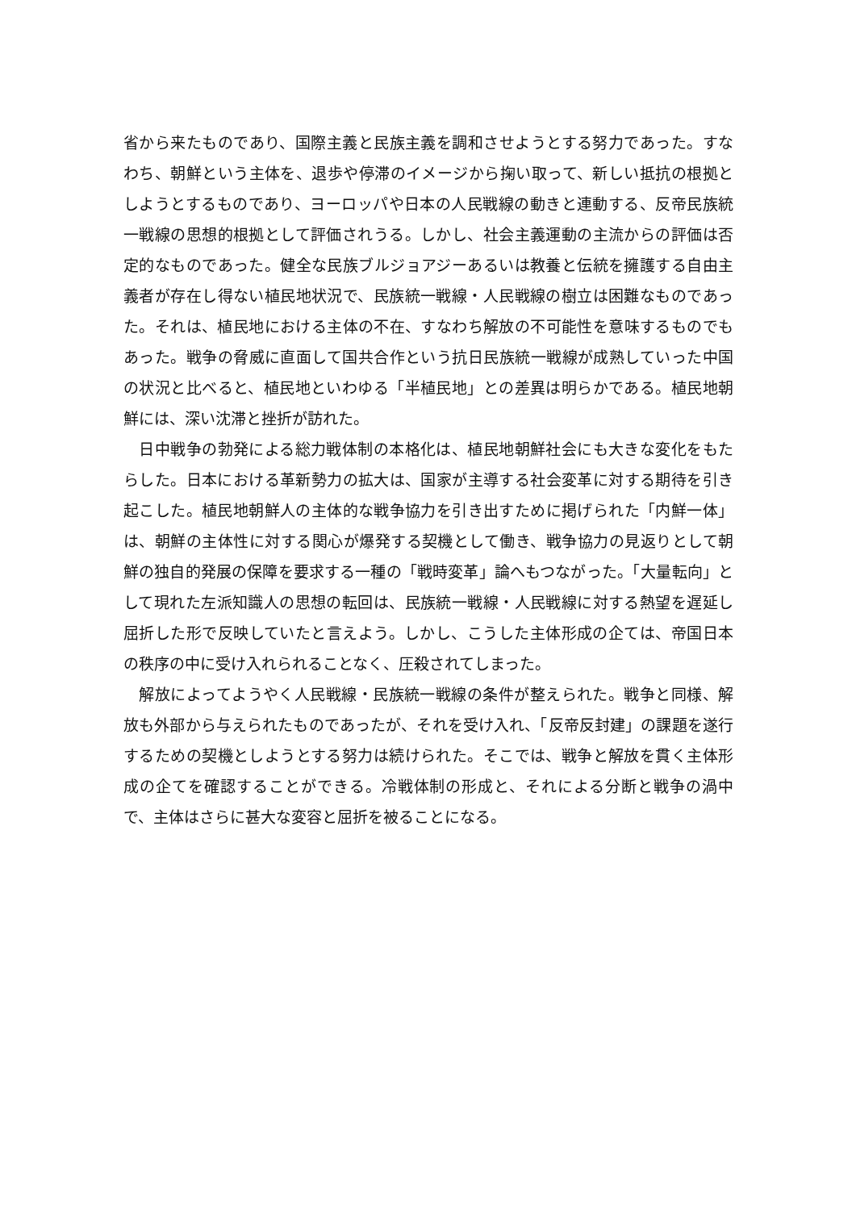省から来たものであり、国際主義と民族主義を調和させようとする努力であった。すなわち、朝鮮という主体を、退歩や停滞のイメージから掬い取って、新しい抵抗の根拠としようとするものであり、ヨーロッパや日本の人民戦線の動きと連動する、反帝民族統一戦線の思想的根拠として評価されうる。しかし、社会主義運動の主流からの評価は否定的なものであった。健全な民族ブルジョアジーあるいは教養と伝統を擁護する自由主義者が存在し得ない植民地状況で、民族統一戦線・人民戦線の樹立は困難なものであった。それは、植民地における主体の不在、すなわち解放の不可能性を意味するものでもあった。戦争の脅威に直面して国共合作という抗日民族統一戦線が成熟していった中国の状況と比べると、植民地といわゆる「半植民地」との差異は明らかである。植民地朝鮮には、深い沈滞と挫折が訪れた。
　日中戦争の勃発による総力戦体制の本格化は、植民地朝鮮社会にも大きな変化をもたらした。日本における革新勢力の拡大は、国家が主導する社会変革に対する期待を引き起こした。植民地朝鮮人の主体的な戦争協力を引き出すために掲げられた「内鮮一体」は、朝鮮の主体性に対する関心が爆発する契機として働き、戦争協力の見返りとして朝鮮の独自的発展の保障を要求する一種の「戦時変革」論へもつながった。「大量転向」として現れた左派知識人の思想の転回は、民族統一戦線・人民戦線に対する熱望を遅延し屈折した形で反映していたと言えよう。しかし、こうした主体形成の企ては、帝国日本の秩序の中に受け入れられることなく、圧殺されてしまった。
　解放によってようやく人民戦線・民族統一戦線の条件が整えられた。戦争と同様、解放も外部から与えられたものであったが、それを受け入れ、「反帝反封建」の課題を遂行するための契機としようとする努力は続けられた。そこでは、戦争と解放を貫く主体形成の企てを確認することができる。冷戦体制の形成と、それによる分断と戦争の渦中で、主体はさらに甚大な変容と屈折を被ることになる。